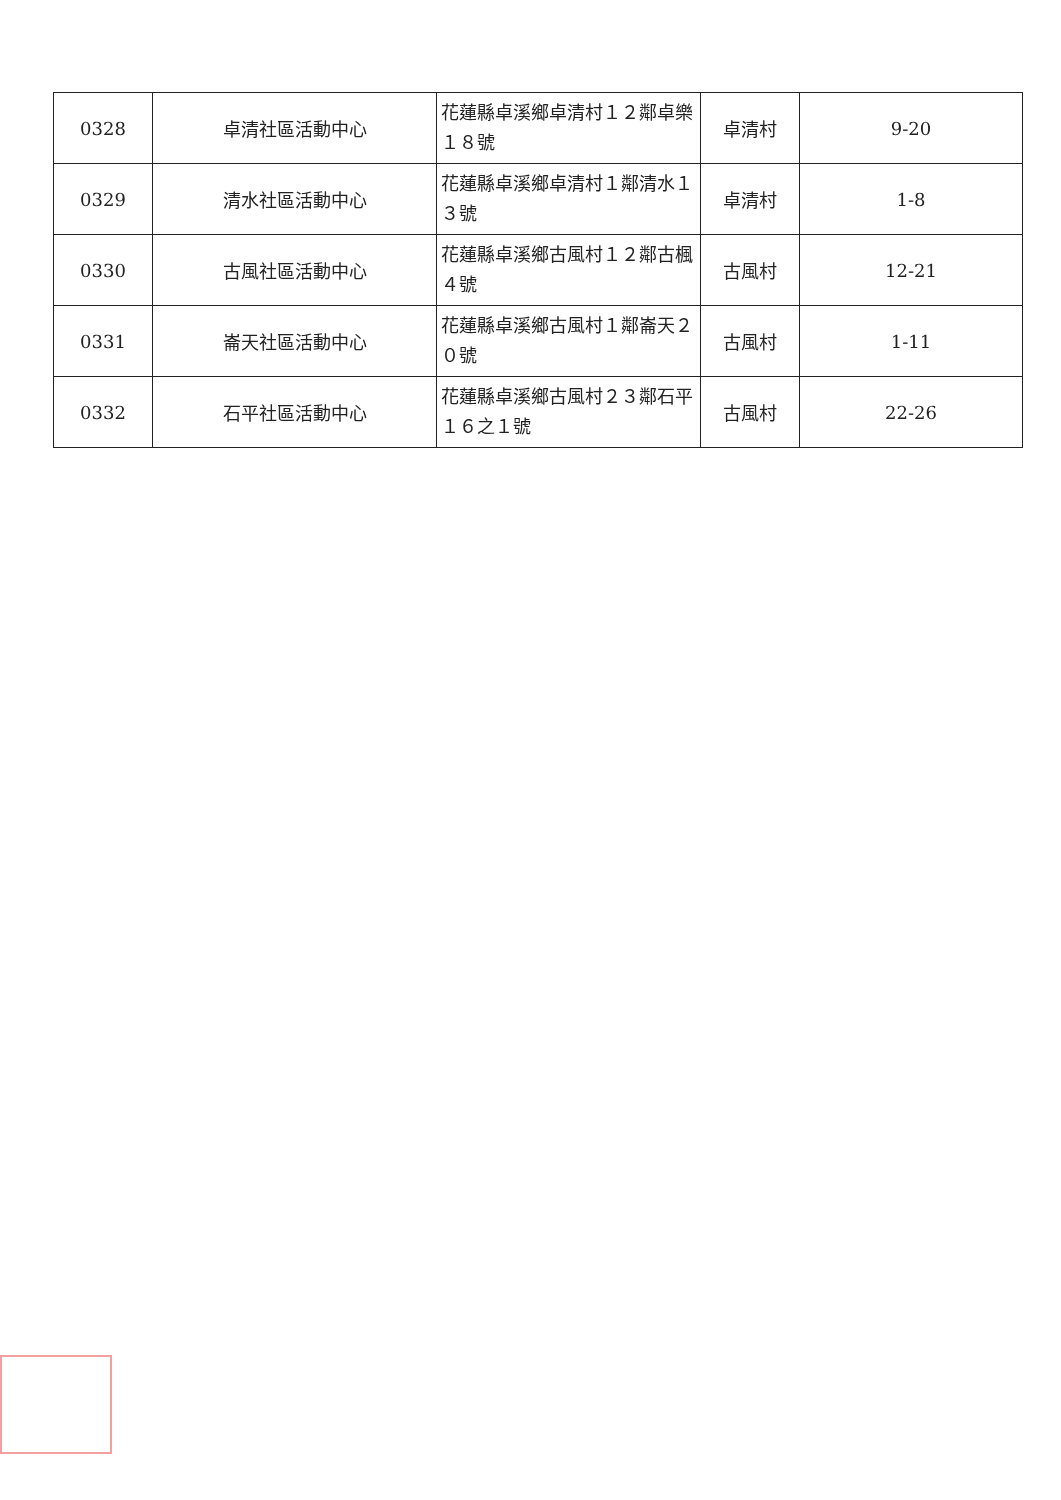| 0328 | 卓清社區活動中心 | 花蓮縣卓溪鄉卓清村１２鄰卓樂１８號 | 卓清村 | 9-20 |
| 0329 | 清水社區活動中心 | 花蓮縣卓溪鄉卓清村１鄰清水１３號 | 卓清村 | 1-8 |
| 0330 | 古風社區活動中心 | 花蓮縣卓溪鄉古風村１２鄰古楓４號 | 古風村 | 12-21 |
| 0331 | 崙天社區活動中心 | 花蓮縣卓溪鄉古風村１鄰崙天２０號 | 古風村 | 1-11 |
| 0332 | 石平社區活動中心 | 花蓮縣卓溪鄉古風村２３鄰石平１６之１號 | 古風村 | 22-26 |